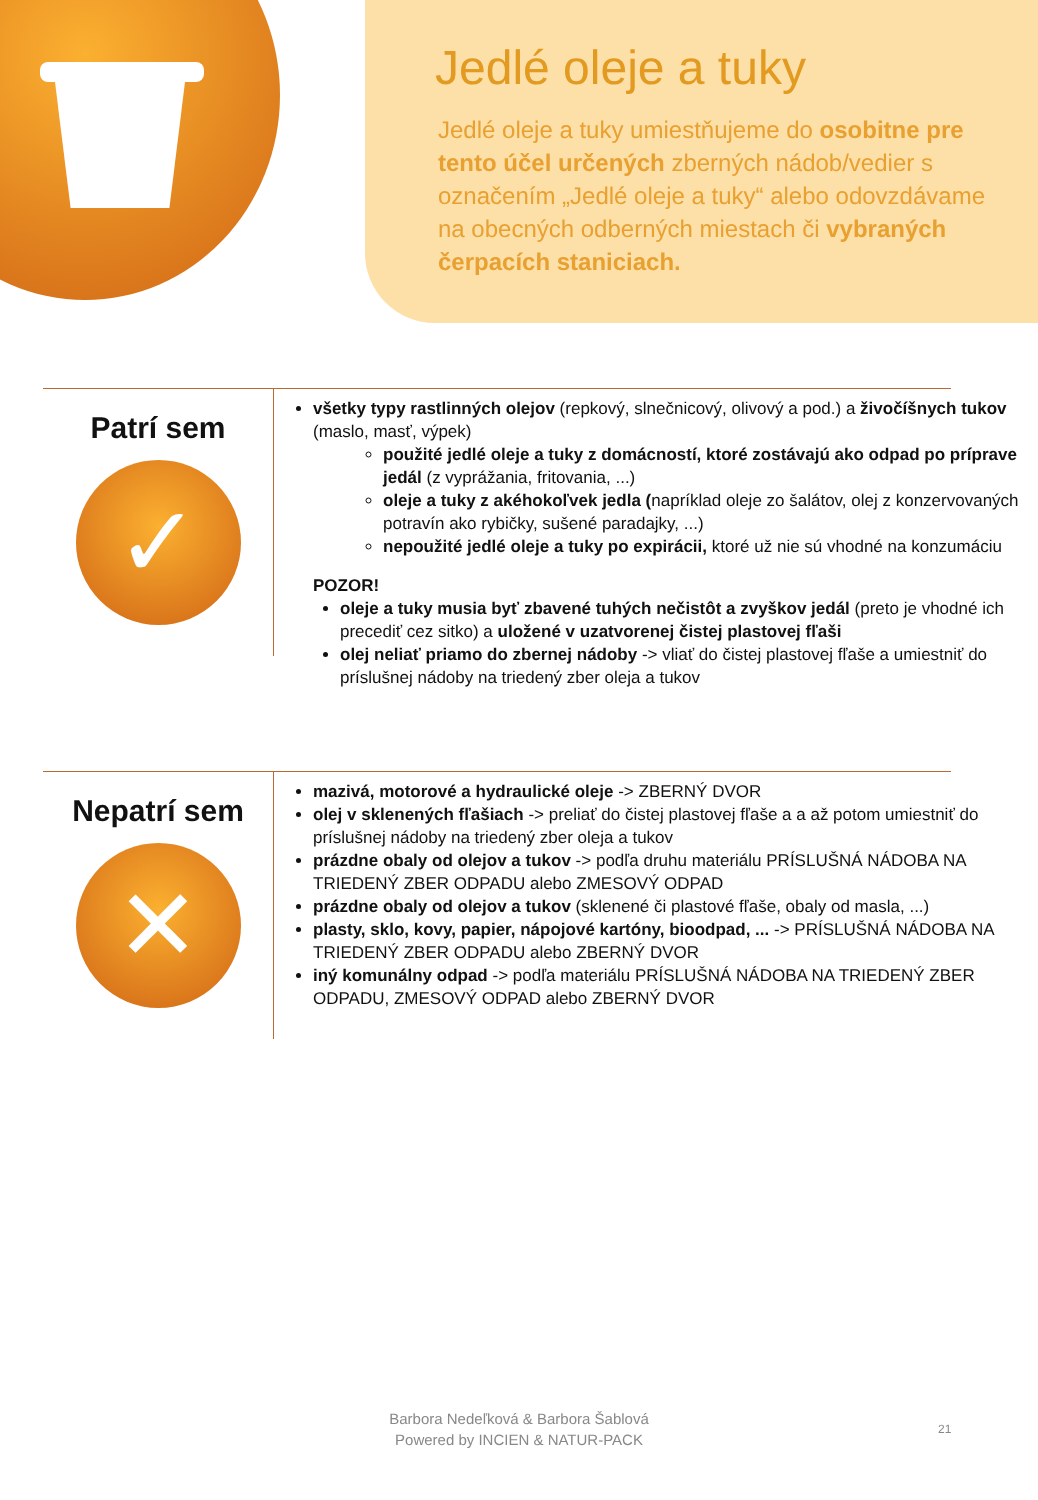Jedlé oleje a tuky
Jedlé oleje a tuky umiestňujeme do osobitne pre tento účel určených zberných nádob/vedier s označením „Jedlé oleje a tuky“ alebo odovzdávame na obecných odberných miestach či vybraných čerpacích staniciach.
Patrí sem
✓
všetky typy rastlinných olejov (repkový, slnečnicový, olivový a pod.) a živočíšnych tukov (maslo, masť, výpek)
použité jedlé oleje a tuky z domácností, ktoré zostávajú ako odpad po príprave jedál (z vyprážania, fritovania, ...)
oleje a tuky z akéhokoľvek jedla (napríklad oleje zo šalátov, olej z konzervovaných potravín ako rybičky, sušené paradajky, ...)
nepoužité jedlé oleje a tuky po expirácii, ktoré už nie sú vhodné na konzumáciu
POZOR!
oleje a tuky musia byť zbavené tuhých nečistôt a zvyškov jedál (preto je vhodné ich precediť cez sitko) a uložené v uzatvorenej čistej plastovej fľaši
olej neliať priamo do zbernej nádoby -> vliať do čistej plastovej fľaše a umiestniť do príslušnej nádoby na triedený zber oleja a tukov
Nepatrí sem
✕
mazivá, motorové a hydraulické oleje -> ZBERNÝ DVOR
olej v sklenených fľašiach -> preliať do čistej plastovej fľaše a a až potom umiestniť do príslušnej nádoby na triedený zber oleja a tukov
prázdne obaly od olejov a tukov -> podľa druhu materiálu PRÍSLUŠNÁ NÁDOBA NA TRIEDENÝ ZBER ODPADU alebo ZMESOVÝ ODPAD
prázdne obaly od olejov a tukov (sklenené či plastové fľaše, obaly od masla, ...)
plasty, sklo, kovy, papier, nápojové kartóny, bioodpad, ... -> PRÍSLUŠNÁ NÁDOBA NA TRIEDENÝ ZBER ODPADU alebo ZBERNÝ DVOR
iný komunálny odpad -> podľa materiálu PRÍSLUŠNÁ NÁDOBA NA TRIEDENÝ ZBER ODPADU, ZMESOVÝ ODPAD alebo ZBERNÝ DVOR
Barbora Nedeľková & Barbora Šablová
Powered by INCIEN & NATUR-PACK
21